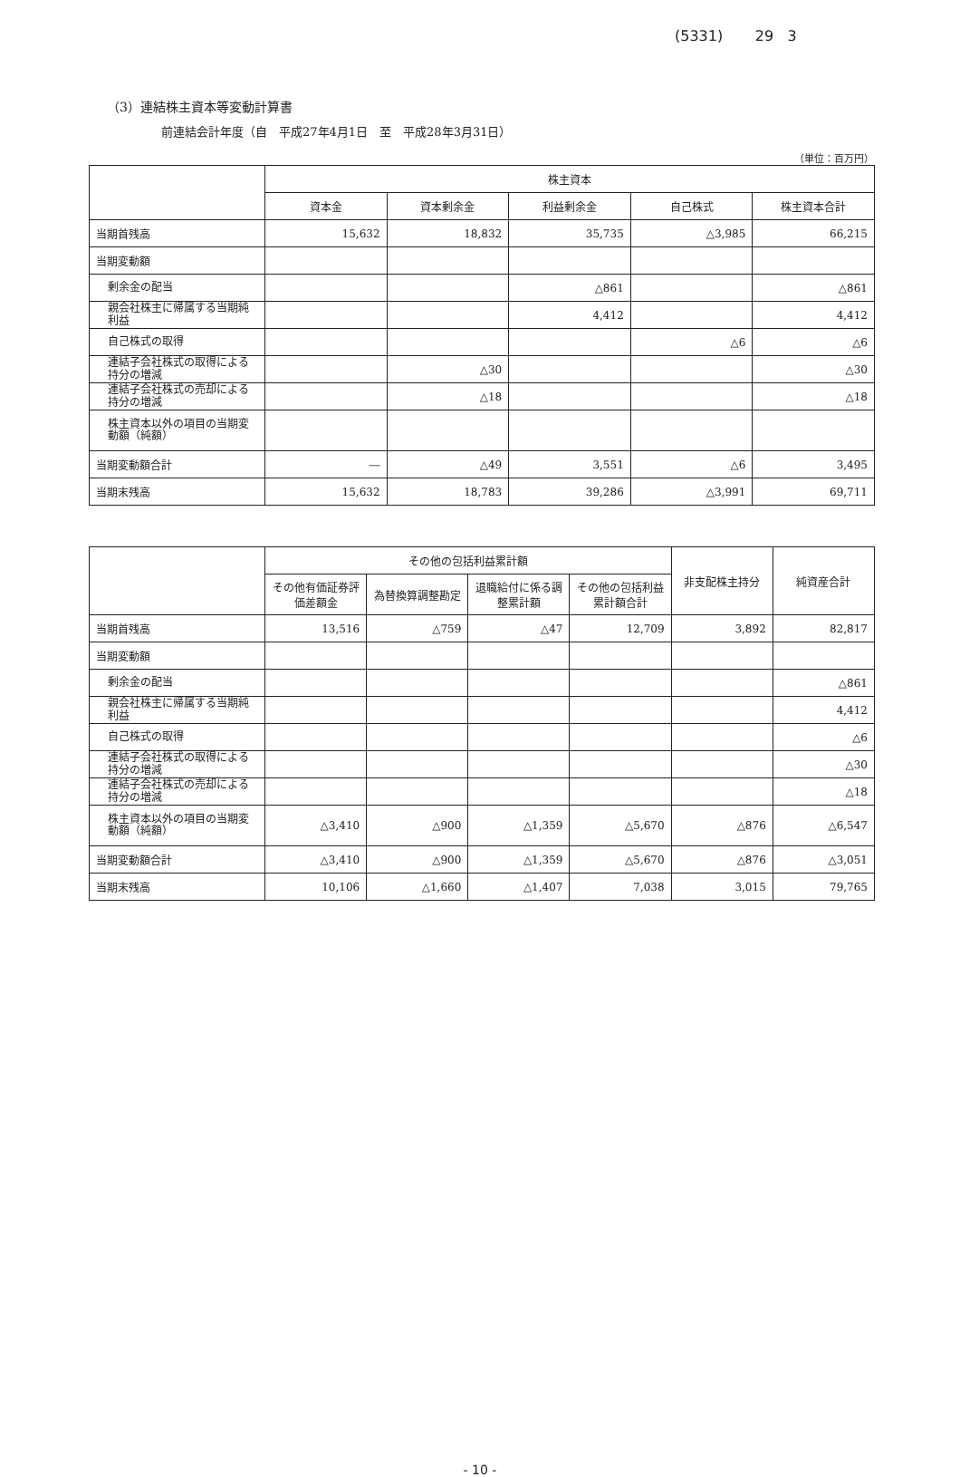(5331) 29 3
（3）連結株主資本等変動計算書
前連結会計年度（自　平成27年4月1日　至　平成28年3月31日）
（単位：百万円）
| | 株主資本 | | | | |
| --- | --- | --- | --- | --- | --- |
| | 資本金 | 資本剰余金 | 利益剰余金 | 自己株式 | 株主資本合計 |
| 当期首残高 | 15,632 | 18,832 | 35,735 | △3,985 | 66,215 |
| 当期変動額 | | | | | |
| 剰余金の配当 | | | △861 | | △861 |
| 親会社株主に帰属する当期純利益 | | | 4,412 | | 4,412 |
| 自己株式の取得 | | | | △6 | △6 |
| 連結子会社株式の取得による持分の増減 | | △30 | | | △30 |
| 連結子会社株式の売却による持分の増減 | | △18 | | | △18 |
| 株主資本以外の項目の当期変動額（純額） | | | | | |
| 当期変動額合計 | ― | △49 | 3,551 | △6 | 3,495 |
| 当期末残高 | 15,632 | 18,783 | 39,286 | △3,991 | 69,711 |
| | その他の包括利益累計額 | | | | 非支配株主持分 | 純資産合計 |
| --- | --- | --- | --- | --- | --- | --- |
| | その他有価証券評価差額金 | 為替換算調整勘定 | 退職給付に係る調整累計額 | その他の包括利益累計額合計 | | |
| 当期首残高 | 13,516 | △759 | △47 | 12,709 | 3,892 | 82,817 |
| 当期変動額 | | | | | | |
| 剰余金の配当 | | | | | | △861 |
| 親会社株主に帰属する当期純利益 | | | | | | 4,412 |
| 自己株式の取得 | | | | | | △6 |
| 連結子会社株式の取得による持分の増減 | | | | | | △30 |
| 連結子会社株式の売却による持分の増減 | | | | | | △18 |
| 株主資本以外の項目の当期変動額（純額） | △3,410 | △900 | △1,359 | △5,670 | △876 | △6,547 |
| 当期変動額合計 | △3,410 | △900 | △1,359 | △5,670 | △876 | △3,051 |
| 当期末残高 | 10,106 | △1,660 | △1,407 | 7,038 | 3,015 | 79,765 |
- 10 -